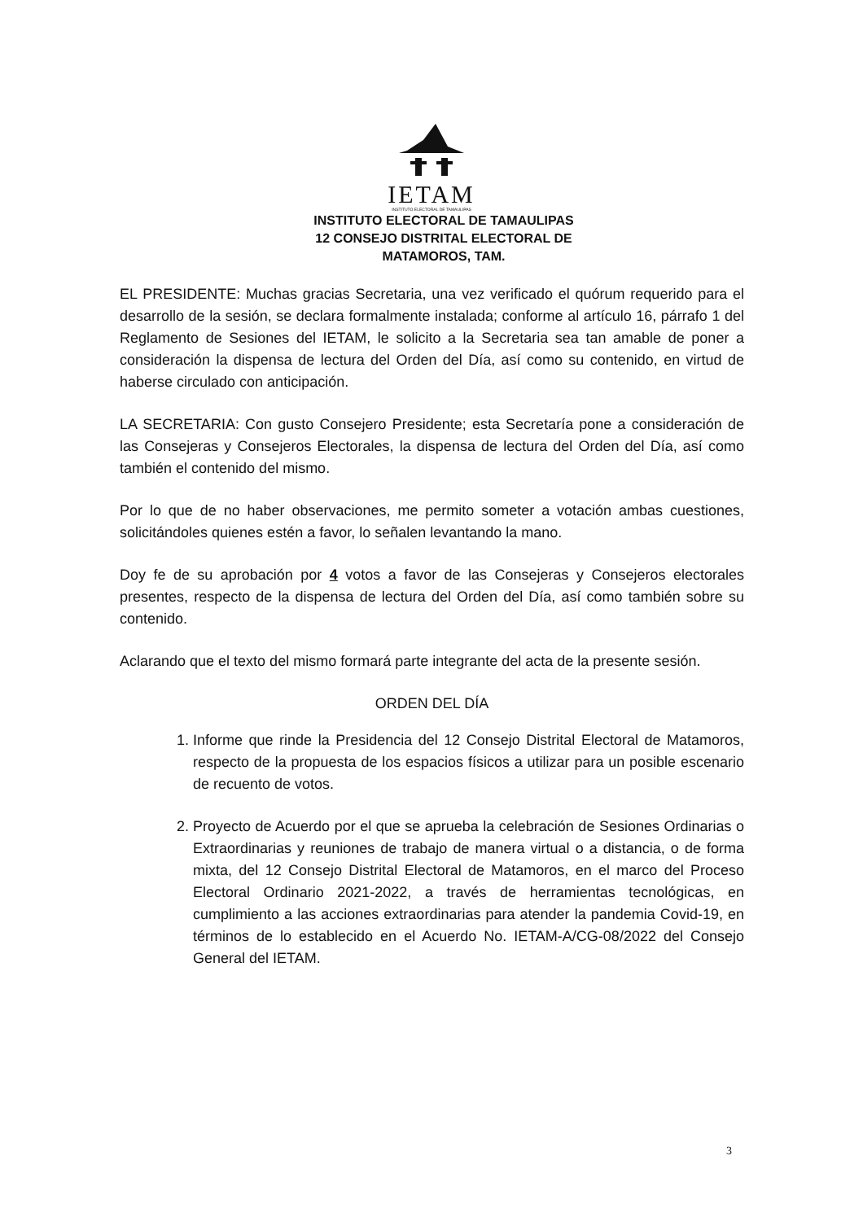IETAM
INSTITUTO ELECTORAL DE TAMAULIPAS
INSTITUTO ELECTORAL DE TAMAULIPAS
12 CONSEJO DISTRITAL ELECTORAL DE
MATAMOROS, TAM.
EL PRESIDENTE: Muchas gracias Secretaria, una vez verificado el quórum requerido para el desarrollo de la sesión, se declara formalmente instalada; conforme al artículo 16, párrafo 1 del Reglamento de Sesiones del IETAM, le solicito a la Secretaria sea tan amable de poner a consideración la dispensa de lectura del Orden del Día, así como su contenido, en virtud de haberse circulado con anticipación.
LA SECRETARIA: Con gusto Consejero Presidente; esta Secretaría pone a consideración de las Consejeras y Consejeros Electorales, la dispensa de lectura del Orden del Día, así como también el contenido del mismo.
Por lo que de no haber observaciones, me permito someter a votación ambas cuestiones, solicitándoles quienes estén a favor, lo señalen levantando la mano.
Doy fe de su aprobación por 4 votos a favor de las Consejeras y Consejeros electorales presentes, respecto de la dispensa de lectura del Orden del Día, así como también sobre su contenido.
Aclarando que el texto del mismo formará parte integrante del acta de la presente sesión.
ORDEN DEL DÍA
1. Informe que rinde la Presidencia del 12 Consejo Distrital Electoral de Matamoros, respecto de la propuesta de los espacios físicos a utilizar para un posible escenario de recuento de votos.
2. Proyecto de Acuerdo por el que se aprueba la celebración de Sesiones Ordinarias o Extraordinarias y reuniones de trabajo de manera virtual o a distancia, o de forma mixta, del 12 Consejo Distrital Electoral de Matamoros, en el marco del Proceso Electoral Ordinario 2021-2022, a través de herramientas tecnológicas, en cumplimiento a las acciones extraordinarias para atender la pandemia Covid-19, en términos de lo establecido en el Acuerdo No. IETAM-A/CG-08/2022 del Consejo General del IETAM.
3